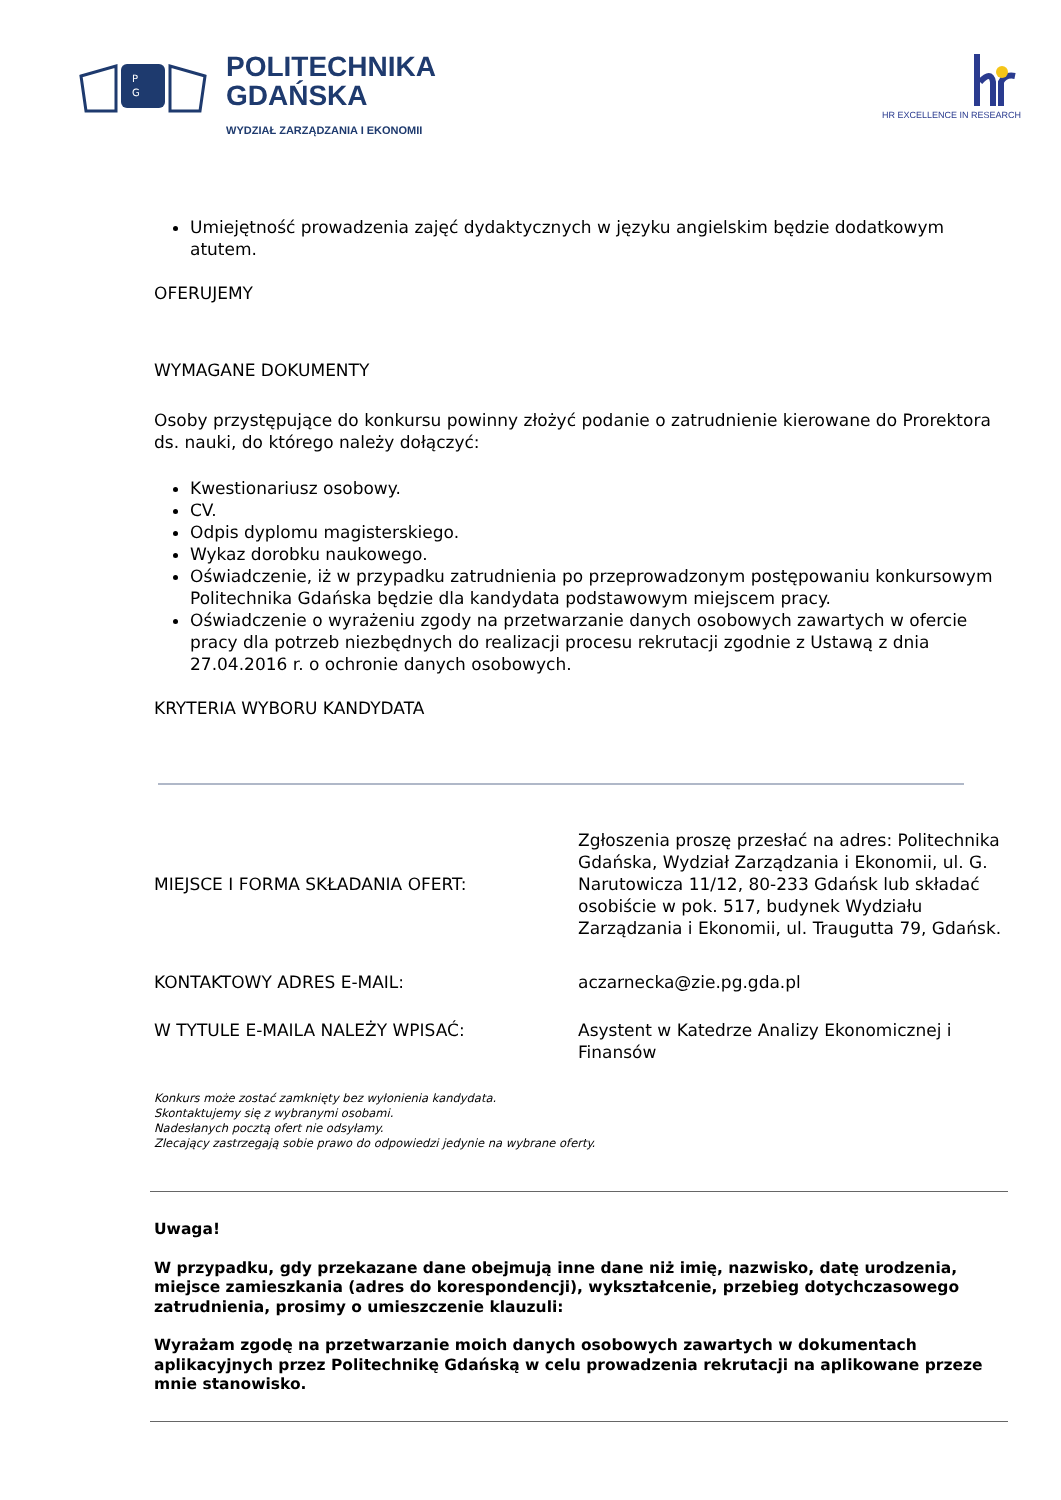P
G
POLITECHNIKA
GDAŃSKA
WYDZIAŁ ZARZĄDZANIA I EKONOMII
HR EXCELLENCE IN RESEARCH
Umiejętność prowadzenia zajęć dydaktycznych w języku angielskim będzie dodatkowym atutem.
OFERUJEMY
WYMAGANE DOKUMENTY
Osoby przystępujące do konkursu powinny złożyć podanie o zatrudnienie kierowane do Prorektora ds. nauki, do którego należy dołączyć:
Kwestionariusz osobowy.
CV.
Odpis dyplomu magisterskiego.
Wykaz dorobku naukowego.
Oświadczenie, iż w przypadku zatrudnienia po przeprowadzonym postępowaniu konkursowym Politechnika Gdańska będzie dla kandydata podstawowym miejscem pracy.
Oświadczenie o wyrażeniu zgody na przetwarzanie danych osobowych zawartych w ofercie pracy dla potrzeb niezbędnych do realizacji procesu rekrutacji zgodnie z Ustawą z dnia 27.04.2016 r. o ochronie danych osobowych.
KRYTERIA WYBORU KANDYDATA
| MIEJSCE I FORMA SKŁADANIA OFERT: | Zgłoszenia proszę przesłać na adres: Politechnika Gdańska, Wydział Zarządzania i Ekonomii, ul. G. Narutowicza 11/12, 80-233 Gdańsk lub składać osobiście w pok. 517, budynek Wydziału Zarządzania i Ekonomii, ul. Traugutta 79, Gdańsk. |
| KONTAKTOWY ADRES E-MAIL: | aczarnecka@zie.pg.gda.pl |
| W TYTULE E-MAILA NALEŻY WPISAĆ: | Asystent w Katedrze Analizy Ekonomicznej i Finansów |
Konkurs może zostać zamknięty bez wyłonienia kandydata.
Skontaktujemy się z wybranymi osobami.
Nadesłanych pocztą ofert nie odsyłamy.
Zlecający zastrzegają sobie prawo do odpowiedzi jedynie na wybrane oferty.
Uwaga!
W przypadku, gdy przekazane dane obejmują inne dane niż imię, nazwisko, datę urodzenia, miejsce zamieszkania (adres do korespondencji), wykształcenie, przebieg dotychczasowego zatrudnienia, prosimy o umieszczenie klauzuli:
Wyrażam zgodę na przetwarzanie moich danych osobowych zawartych w dokumentach aplikacyjnych przez Politechnikę Gdańską w celu prowadzenia rekrutacji na aplikowane przeze mnie stanowisko.